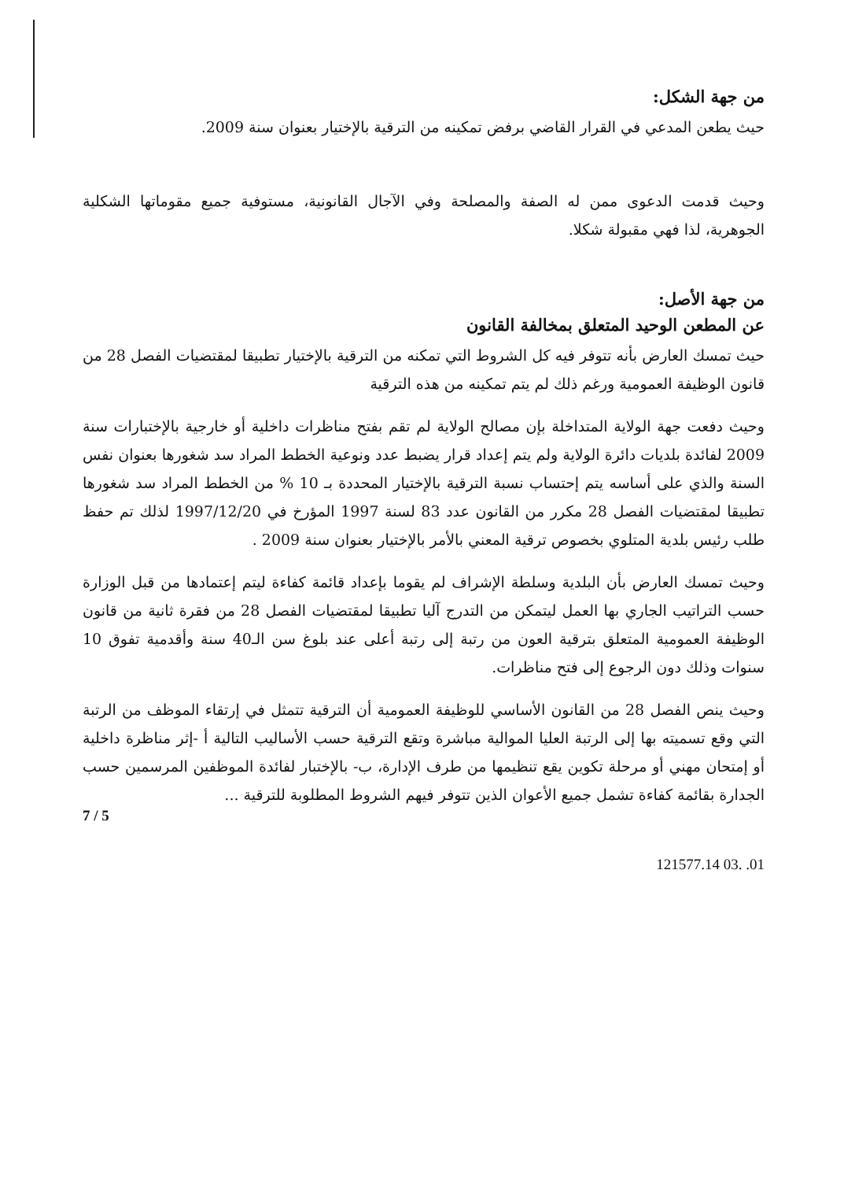من جهة الشكل:
حيث يطعن المدعي في القرار القاضي برفض تمكينه من الترقية بالإختيار بعنوان سنة 2009.
وحيث قدمت الدعوى ممن له الصفة والمصلحة وفي الآجال القانونية، مستوفية جميع مقوماتها الشكلية الجوهرية، لذا فهي مقبولة شكلا.
من جهة الأصل:
عن المطعن الوحيد المتعلق بمخالفة القانون
حيث تمسك العارض بأنه تتوفر فيه كل الشروط التي تمكنه من الترقية بالإختيار تطبيقا لمقتضيات الفصل 28 من قانون الوظيفة العمومية ورغم ذلك لم يتم تمكينه من هذه الترقية
وحيث دفعت جهة الولاية المتداخلة بإن مصالح الولاية لم تقم بفتح مناظرات داخلية أو خارجية بالإختبارات سنة 2009 لفائدة بلديات دائرة الولاية ولم يتم إعداد قرار يضبط عدد ونوعية الخطط المراد سد شغورها بعنوان نفس السنة والذي على أساسه يتم إحتساب نسبة الترقية بالإختيار المحددة بـ 10 % من الخطط المراد سد شغورها تطبيقا لمقتضيات الفصل 28 مكرر من القانون عدد 83 لسنة 1997 المؤرخ في 1997/12/20 لذلك تم حفظ طلب رئيس بلدية المتلوي بخصوص ترقية المعني بالأمر بالإختيار بعنوان سنة 2009 .
وحيث تمسك العارض بأن البلدية وسلطة الإشراف لم يقوما بإعداد قائمة كفاءة ليتم إعتمادها من قبل الوزارة حسب التراتيب الجاري بها العمل ليتمكن من التدرج آليا تطبيقا لمقتضيات الفصل 28 من فقرة ثانية من قانون الوظيفة العمومية المتعلق بترقية العون من رتبة إلى رتبة أعلى عند بلوغ سن الـ40 سنة وأقدمية تفوق 10 سنوات وذلك دون الرجوع إلى فتح مناظرات.
وحيث ينص الفصل 28 من القانون الأساسي للوظيفة العمومية أن الترقية تتمثل في إرتقاء الموظف من الرتبة التي وقع تسميته بها إلى الرتبة العليا الموالية مباشرة وتقع الترقية حسب الأساليب التالية أ -إثر مناظرة داخلية أو إمتحان مهني أو مرحلة تكوين يقع تنظيمها من طرف الإدارة، ب- بالإختبار لفائدة الموظفين المرسمين حسب الجدارة بقائمة كفاءة تشمل جميع الأعوان الذين تتوفر فيهم الشروط المطلوبة للترقية ...
7 / 5
121577.14 03. .01